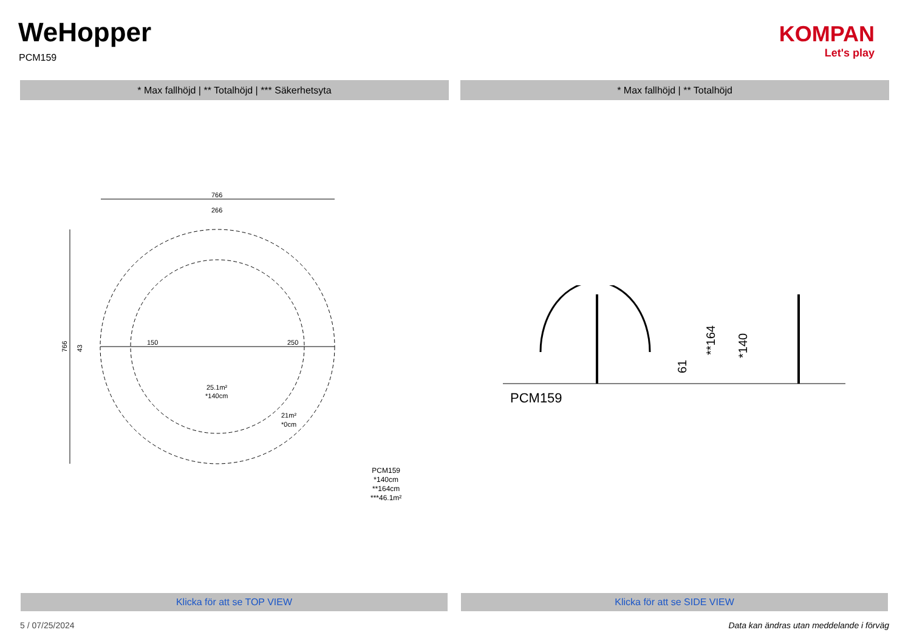WeHopper
PCM159
KOMPAN
Let's play
* Max fallhöjd | ** Totalhöjd | *** Säkerhetsyta * Max fallhöjd | ** Totalhöjd
766
266
150
250
25.1m²
*140cm
21m²
*0cm
766
43
PCM159
*140cm
**164cm
***46.1m²
61
**164
*140
PCM159
Klicka för att se TOP VIEW Klicka för att se SIDE VIEW
5 / 07/25/2024
Data kan ändras utan meddelande i förväg